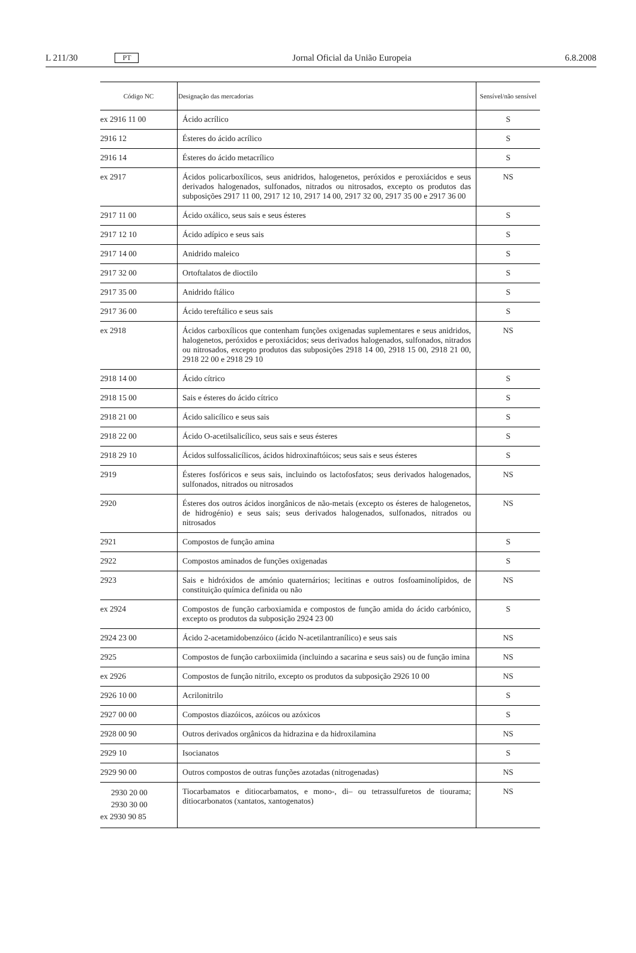L 211/30 PT Jornal Oficial da União Europeia 6.8.2008
| Código NC | Designação das mercadorias | Sensível/não sensível |
| --- | --- | --- |
| ex 2916 11 00 | Ácido acrílico | S |
| 2916 12 | Ésteres do ácido acrílico | S |
| 2916 14 | Ésteres do ácido metacrílico | S |
| ex 2917 | Ácidos policarboxílicos, seus anidridos, halogenetos, peróxidos e peroxiácidos e seus derivados halogenados, sulfonados, nitrados ou nitrosados, excepto os produtos das subposições 2917 11 00, 2917 12 10, 2917 14 00, 2917 32 00, 2917 35 00 e 2917 36 00 | NS |
| 2917 11 00 | Ácido oxálico, seus sais e seus ésteres | S |
| 2917 12 10 | Ácido adípico e seus sais | S |
| 2917 14 00 | Anidrido maleico | S |
| 2917 32 00 | Ortoftalatos de dioctilo | S |
| 2917 35 00 | Anidrido ftálico | S |
| 2917 36 00 | Ácido tereftálico e seus sais | S |
| ex 2918 | Ácidos carboxílicos que contenham funções oxigenadas suplementares e seus anidridos, halogenetos, peróxidos e peroxiácidos; seus derivados halogenados, sulfonados, nitrados ou nitrosados, excepto produtos das subposições 2918 14 00, 2918 15 00, 2918 21 00, 2918 22 00 e 2918 29 10 | NS |
| 2918 14 00 | Ácido cítrico | S |
| 2918 15 00 | Sais e ésteres do ácido cítrico | S |
| 2918 21 00 | Ácido salicílico e seus sais | S |
| 2918 22 00 | Ácido O-acetilsalicílico, seus sais e seus ésteres | S |
| 2918 29 10 | Ácidos sulfossalicílicos, ácidos hidroxinaftóicos; seus sais e seus ésteres | S |
| 2919 | Ésteres fosfóricos e seus sais, incluindo os lactofosfatos; seus derivados halogenados, sulfonados, nitrados ou nitrosados | NS |
| 2920 | Ésteres dos outros ácidos inorgânicos de não-metais (excepto os ésteres de halogenetos, de hidrogénio) e seus sais; seus derivados halogenados, sulfonados, nitrados ou nitrosados | NS |
| 2921 | Compostos de função amina | S |
| 2922 | Compostos aminados de funções oxigenadas | S |
| 2923 | Sais e hidróxidos de amónio quaternários; lecitinas e outros fosfoaminolípidos, de constituição química definida ou não | NS |
| ex 2924 | Compostos de função carboxiamida e compostos de função amida do ácido carbónico, excepto os produtos da subposição 2924 23 00 | S |
| 2924 23 00 | Ácido 2-acetamidobenzóico (ácido N-acetilantranílico) e seus sais | NS |
| 2925 | Compostos de função carboxiimida (incluindo a sacarina e seus sais) ou de função imina | NS |
| ex 2926 | Compostos de função nitrilo, excepto os produtos da subposição 2926 10 00 | NS |
| 2926 10 00 | Acrilonitrilo | S |
| 2927 00 00 | Compostos diazóicos, azóicos ou azóxicos | S |
| 2928 00 90 | Outros derivados orgânicos da hidrazina e da hidroxilamina | NS |
| 2929 10 | Isocianatos | S |
| 2929 90 00 | Outros compostos de outras funções azotadas (nitrogenadas) | NS |
| 2930 20 00 2930 30 00 ex 2930 90 85 | Tiocarbamatos e ditiocarbamatos, e mono-, di– ou tetrassulfuretos de tiourama; ditiocarbonatos (xantatos, xantogenatos) | NS |